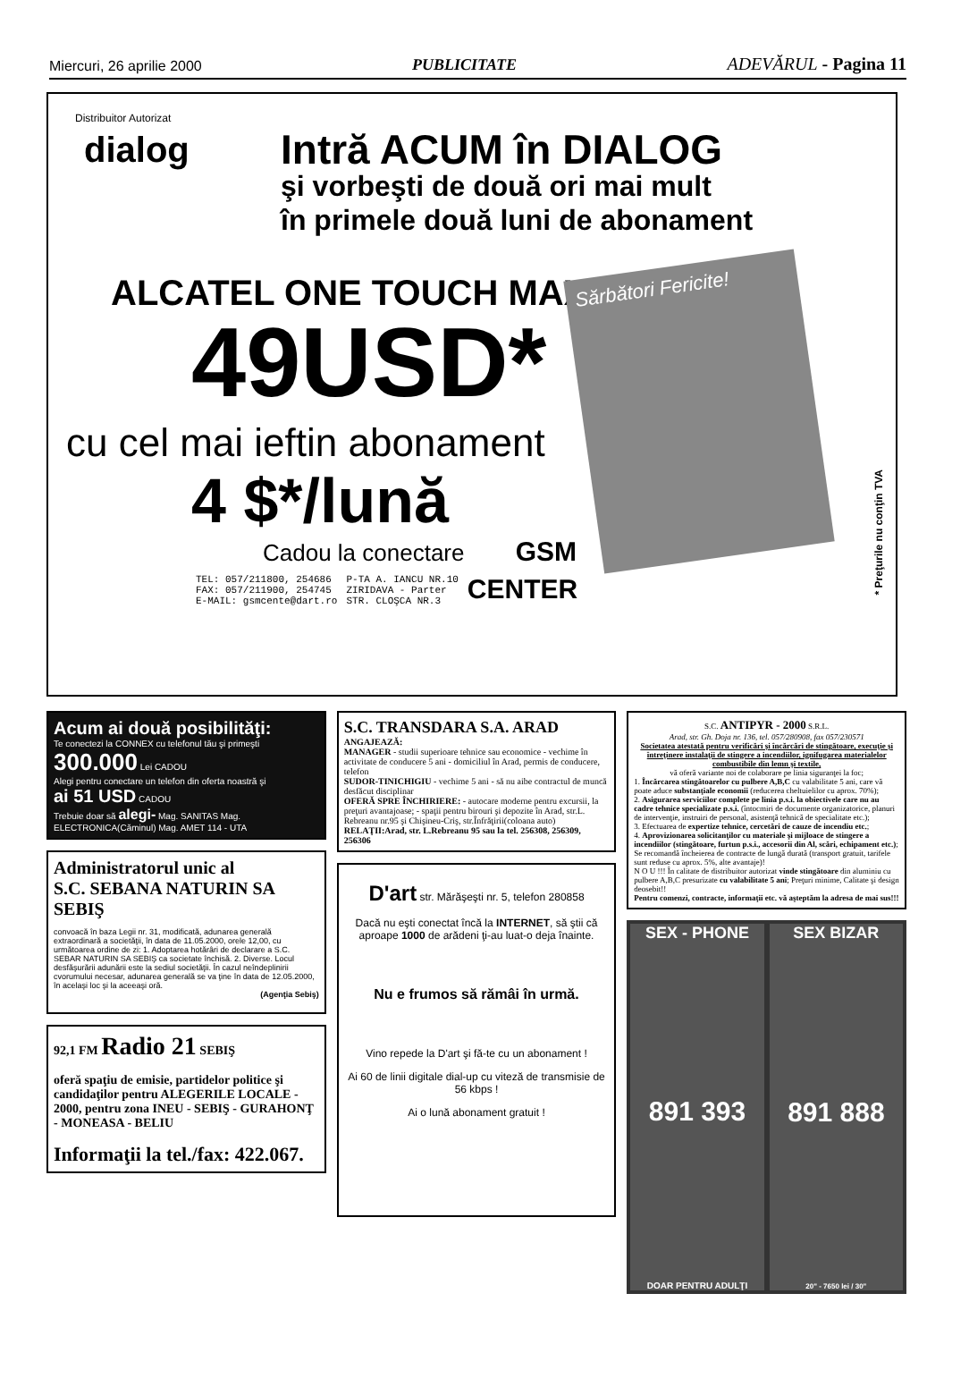Miercuri, 26 aprilie 2000 PUBLICITATE ADEVĂRUL - Pagina 11
dialog
Distribuitor Autorizat
Intră ACUM în DIALOG
şi vorbeşti de două ori mai mult
în primele două luni de abonament
ALCATEL ONE TOUCH MAX DB
49USD*
cu cel mai ieftin abonament
4 $*/lună
Cadou la conectare GSM
TEL: 057/211800, 254686
FAX: 057/211900, 254745
E-MAIL: gsmcente@dart.ro P-TA A. IANCU NR.10
ZIRIDAVA - Parter
STR. CLOŞCA NR.3 CENTER
Sărbători Fericite!
* Preţurile nu conţin TVA
Acum ai două posibilităţi:
Te conectezi la CONNEX cu telefonul tău şi primeşti
300.000 Lei CADOU
Alegi pentru conectare un telefon din oferta noastră şi
ai 51 USD CADOU
Trebuie doar să alegi- Mag. SANITAS Mag. ELECTRONICA(Căminul) Mag. AMET 114 - UTA
Administratorul unic al
S.C. SEBANA NATURIN SA SEBIŞ
convoacă în baza Legii nr. 31, modificată, adunarea generală extraordinară a societăţii, în data de 11.05.2000, orele 12,00, cu următoarea ordine de zi: 1. Adoptarea hotărâri de declarare a S.C. SEBAR NATURIN SA SEBIŞ ca societate închisă. 2. Diverse. Locul desfăşurării adunării este la sediul societăţii. În cazul neîndeplinirii cvorumului necesar, adunarea generală se va ţine în data de 12.05.2000, în acelaşi loc şi la aceeaşi oră.
(Agenţia Sebiş)
92,1 FM Radio 21 SEBIŞ
oferă spaţiu de emisie, partidelor politice şi candidaţilor pentru ALEGERILE LOCALE - 2000, pentru zona INEU - SEBIŞ - GURAHONŢ - MONEASA - BELIU
Informaţii la tel./fax: 422.067.
S.C. TRANSDARA S.A. ARAD
ANGAJEAZĂ:
MANAGER - studii superioare tehnice sau economice - vechime în activitate de conducere 5 ani - domiciliul în Arad, permis de conducere, telefon
SUDOR-TINICHIGIU - vechime 5 ani - să nu aibe contractul de muncă desfăcut disciplinar
OFERĂ SPRE ÎNCHIRIERE: - autocare moderne pentru excursii, la preţuri avantajoase; - spaţii pentru birouri şi depozite în Arad, str.L. Rebreanu nr.95 şi Chişineu-Criş, str.Înfrăţirii(coloana auto)
RELAŢII:Arad, str. L.Rebreanu 95 sau la tel. 256308, 256309, 256306
D'art str. Mărăşeşti nr. 5, telefon 280858
Dacă nu eşti conectat încă la INTERNET, să ştii că aproape 1000 de arădeni ţi-au luat-o deja înainte.
Nu e frumos să rămâi în urmă.
Vino repede la D'art şi fă-te cu un abonament !
Ai 60 de linii digitale dial-up cu viteză de transmisie de 56 kbps !
Ai o lună abonament gratuit !
S.C. ANTIPYR - 2000 S.R.L.
Arad, str. Gh. Doja nr. 136, tel. 057/280908, fax 057/230571
Societatea atestată pentru verificări şi încărcări de stingătoare, execuţie şi întreţinere instalaţii de stingere a incendiilor, ignifugarea materialelor combustibile din lemn şi textile,
vă oferă variante noi de colaborare pe linia siguranţei la foc;
1. Încărcarea stingătoarelor cu pulbere A,B,C cu valabilitate 5 ani, care vă poate aduce substanţiale economii (reducerea cheltuielilor cu aprox. 70%);
2. Asigurarea serviciilor complete pe linia p.s.i. la obiectivele care nu au cadre tehnice specializate p.s.i. (întocmiri de documente organizatorice, planuri de intervenţie, instruiri de personal, asistenţă tehnică de specialitate etc.);
3. Efectuarea de expertize tehnice, cercetări de cauze de incendiu etc.;
4. Aprovizionarea solicitanţilor cu materiale şi mijloace de stingere a incendiilor (stingătoare, furtun p.s.i., accesorii din Al, scări, echipament etc.);
Se recomandă încheierea de contracte de lungă durată (transport gratuit, tarifele sunt reduse cu aprox. 5%, alte avantaje)!
N O U !!! În calitate de distribuitor autorizat vinde stingătoare din aluminiu cu pulbere A,B,C presurizate cu valabilitate 5 ani; Preţuri minime, Calitate şi design deosebit!!
Pentru comenzi, contracte, informaţii etc. vă aşteptăm la adresa de mai sus!!!
SEX - PHONE
891 393
DOAR PENTRU ADULŢI
SEX BIZAR
891 888
20" - 7650 lei / 30"